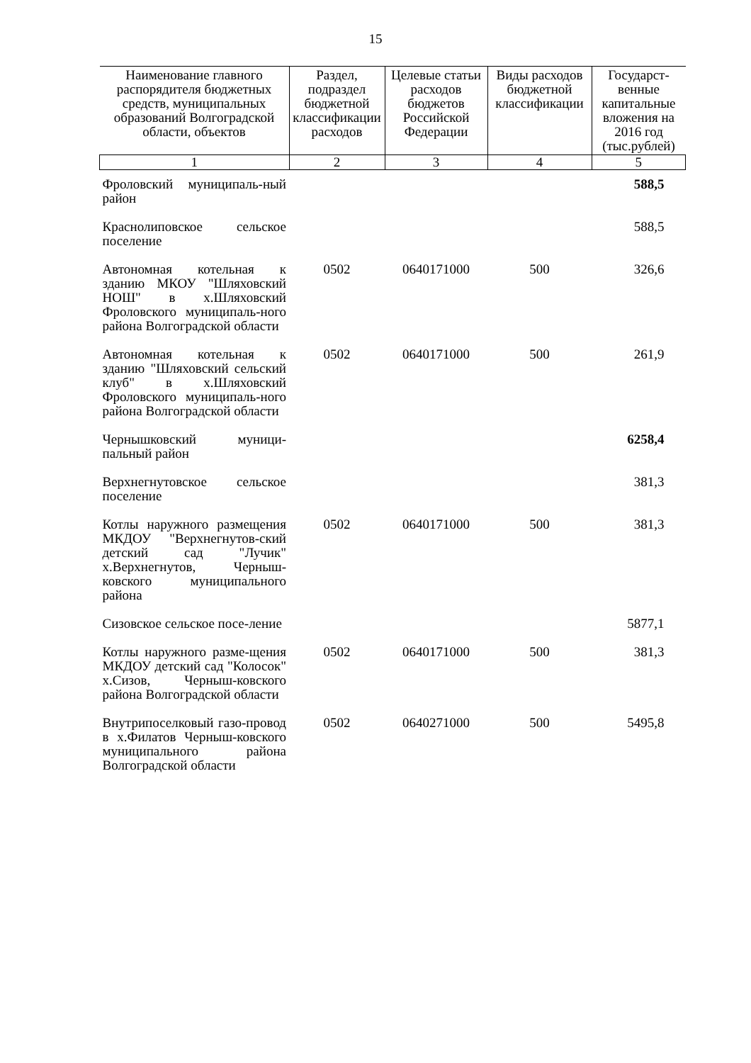15
| Наименование главного распорядителя бюджетных средств, муниципальных образований Волгоградской области, объектов | Раздел, подраздел бюджетной классификации расходов | Целевые статьи расходов бюджетов Российской Федерации | Виды расходов бюджетной классификации | Государст-венные капитальные вложения на 2016 год (тыс.рублей) |
| --- | --- | --- | --- | --- |
| 1 | 2 | 3 | 4 | 5 |
| Фроловский муниципаль-ный район | | | | 588,5 |
| Краснолиповское сельское поселение | | | | 588,5 |
| Автономная котельная к зданию МКОУ "Шляховский НОШ" в х.Шляховский Фроловского муниципаль-ного района Волгоградской области | 0502 | 0640171000 | 500 | 326,6 |
| Автономная котельная к зданию "Шляховский сельский клуб" в х.Шляховский Фроловского муниципаль-ного района Волгоградской области | 0502 | 0640171000 | 500 | 261,9 |
| Чернышковский муници-пальный район | | | | 6258,4 |
| Верхнегнутовское сельское поселение | | | | 381,3 |
| Котлы наружного размещения МКДОУ "Верхнегнутов-ский детский сад "Лучик" х.Верхнегнутов, Черныш-ковского муниципального района | 0502 | 0640171000 | 500 | 381,3 |
| Сизовское сельское посе-ление | | | | 5877,1 |
| Котлы наружного разме-щения МКДОУ детский сад "Колосок" х.Сизов, Черныш-ковского района Волгоградской области | 0502 | 0640171000 | 500 | 381,3 |
| Внутрипоселковый газо-провод в х.Филатов Черныш-ковского муниципального района Волгоградской области | 0502 | 0640271000 | 500 | 5495,8 |